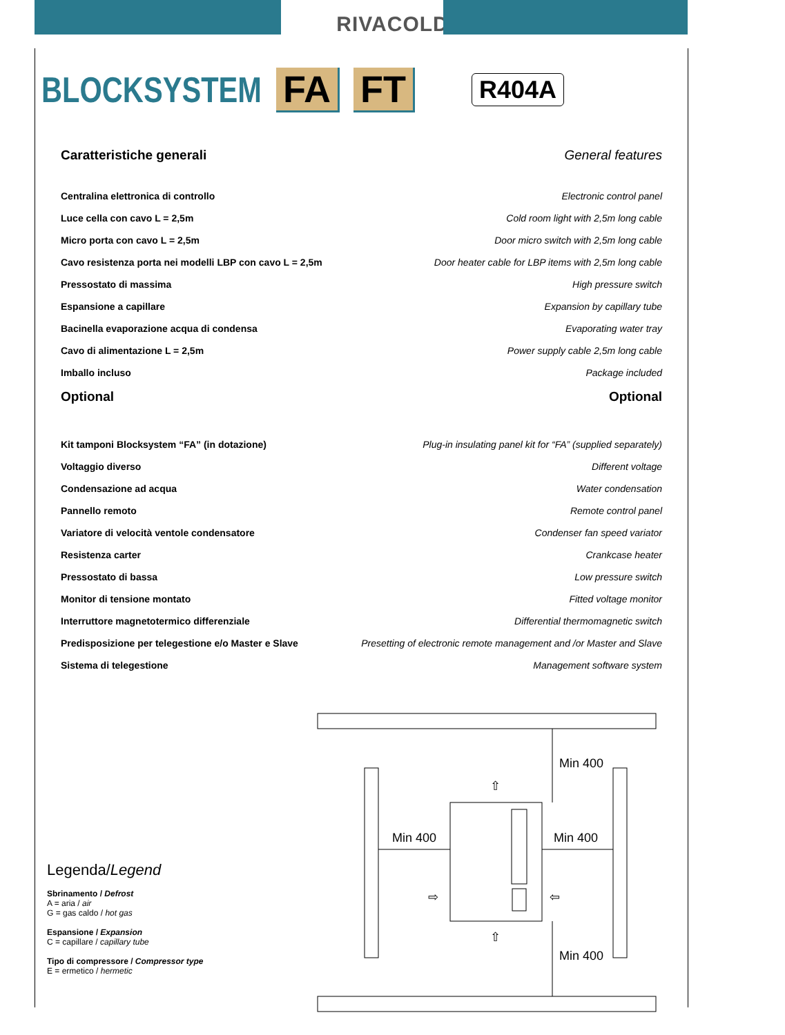RIVACOLD
BLOCKSYSTEM FA FT R404A
Caratteristiche generali General features
Centralina elettronica di controllo Electronic control panel
Luce cella con cavo L = 2,5m Cold room light with 2,5m long cable
Micro porta con cavo L = 2,5m Door micro switch with 2,5m long cable
Cavo resistenza porta nei modelli LBP con cavo L = 2,5m Door heater cable for LBP items with 2,5m long cable
Pressostato di massima High pressure switch
Espansione a capillare Expansion by capillary tube
Bacinella evaporazione acqua di condensa Evaporating water tray
Cavo di alimentazione L = 2,5m Power supply cable 2,5m long cable
Imballo incluso Package included
Optional Optional
Kit tamponi Blocksystem “FA” (in dotazione) Plug-in insulating panel kit for “FA” (supplied separately)
Voltaggio diverso Different voltage
Condensazione ad acqua Water condensation
Pannello remoto Remote control panel
Variatore di velocità ventole condensatore Condenser fan speed variator
Resistenza carter Crankcase heater
Pressostato di bassa Low pressure switch
Monitor di tensione montato Fitted voltage monitor
Interruttore magnetotermico differenziale Differential thermomagnetic switch
Predisposizione per telegestione e/o Master e Slave Presetting of electronic remote management and /or Master and Slave
Sistema di telegestione Management software system
Legenda/Legend
Sbrinamento / Defrost
A = aria / air
G = gas caldo / hot gas
Espansione / Expansion
C = capillare / capillary tube
Tipo di compressore / Compressor type
E = ermetico / hermetic
Min 400
Min 400
Min 400
Min 400
⇧
⇧
⇨
⇦